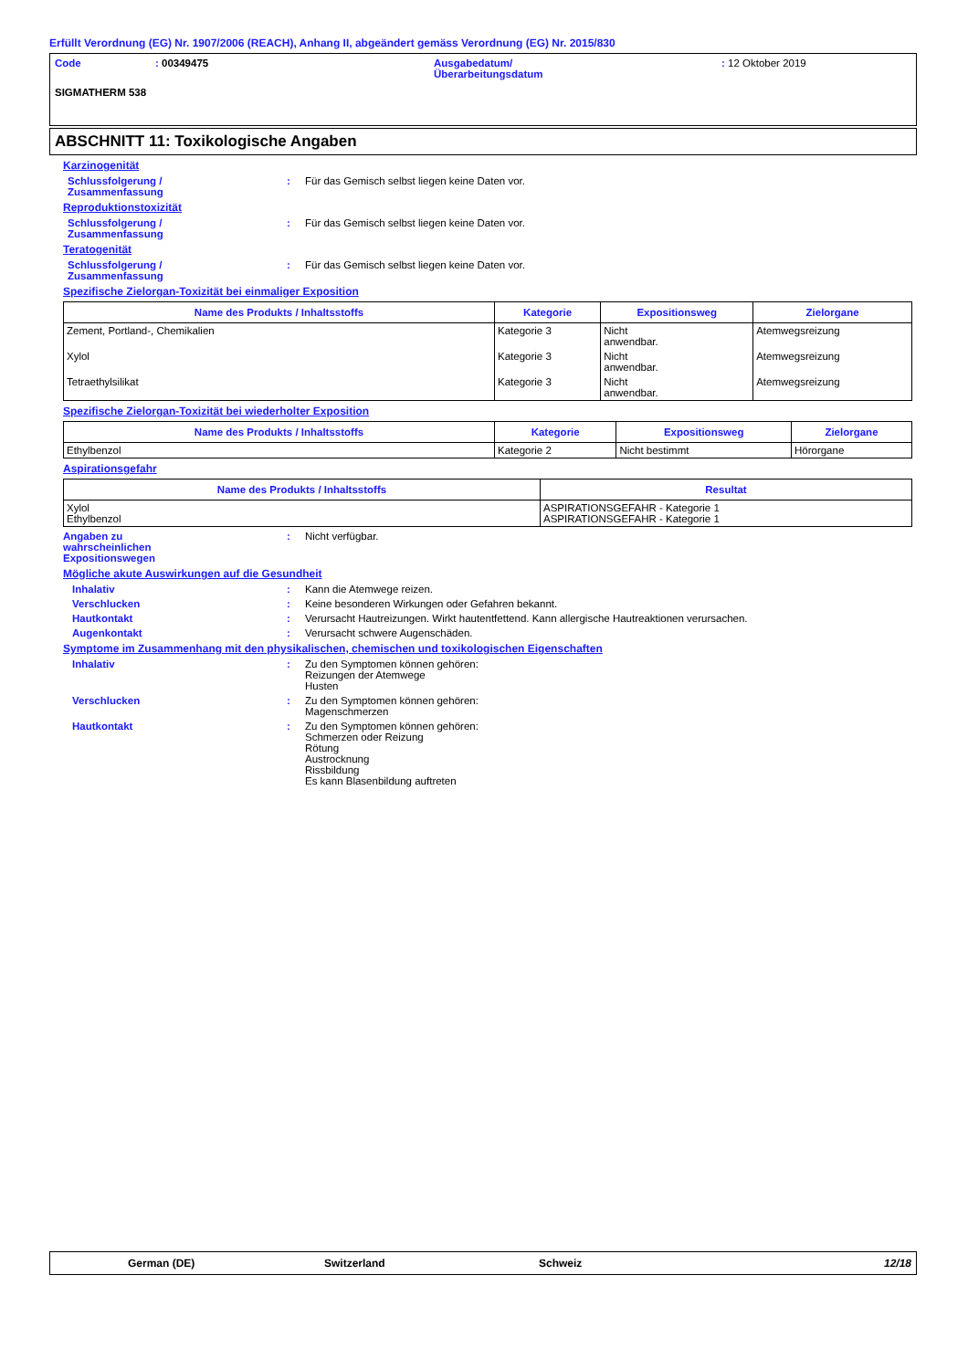Erfüllt Verordnung (EG) Nr. 1907/2006 (REACH), Anhang II, abgeändert gemäss Verordnung (EG) Nr. 2015/830
Code : 00349475 Ausgabedatum/
Überarbeitungsdatum
: 12 Oktober 2019
SIGMATHERM 538
ABSCHNITT 11: Toxikologische Angaben
Karzinogenität
Schlussfolgerung /
Zusammenfassung
: Für das Gemisch selbst liegen keine Daten vor.
Reproduktionstoxizität
Schlussfolgerung /
Zusammenfassung
: Für das Gemisch selbst liegen keine Daten vor.
Teratogenität
Schlussfolgerung /
Zusammenfassung
: Für das Gemisch selbst liegen keine Daten vor.
Spezifische Zielorgan-Toxizität bei einmaliger Exposition
| Name des Produkts / Inhaltsstoffs | Kategorie | Expositionsweg | Zielorgane |
| --- | --- | --- | --- |
| Zement, Portland-, Chemikalien | Kategorie 3 | Nicht anwendbar. | Atemwegsreizung |
| Xylol | Kategorie 3 | Nicht anwendbar. | Atemwegsreizung |
| Tetraethylsilikat | Kategorie 3 | Nicht anwendbar. | Atemwegsreizung |
Spezifische Zielorgan-Toxizität bei wiederholter Exposition
| Name des Produkts / Inhaltsstoffs | Kategorie | Expositionsweg | Zielorgane |
| --- | --- | --- | --- |
| Ethylbenzol | Kategorie 2 | Nicht bestimmt | Hörorgane |
Aspirationsgefahr
| Name des Produkts / Inhaltsstoffs | Resultat |
| --- | --- |
| Xylol Ethylbenzol | ASPIRATIONSGEFAHR - Kategorie 1 ASPIRATIONSGEFAHR - Kategorie 1 |
Angaben zu
wahrscheinlichen
Expositionswegen
: Nicht verfügbar.
Mögliche akute Auswirkungen auf die Gesundheit
Inhalativ : Kann die Atemwege reizen.
Verschlucken : Keine besonderen Wirkungen oder Gefahren bekannt.
Hautkontakt : Verursacht Hautreizungen. Wirkt hautentfettend. Kann allergische Hautreaktionen verursachen.
Augenkontakt : Verursacht schwere Augenschäden.
Symptome im Zusammenhang mit den physikalischen, chemischen und toxikologischen Eigenschaften
Inhalativ : Zu den Symptomen können gehören:
Reizungen der Atemwege
Husten
Verschlucken : Zu den Symptomen können gehören:
Magenschmerzen
Hautkontakt : Zu den Symptomen können gehören:
Schmerzen oder Reizung
Rötung
Austrocknung
Rissbildung
Es kann Blasenbildung auftreten
German (DE) Switzerland Schweiz 12/18